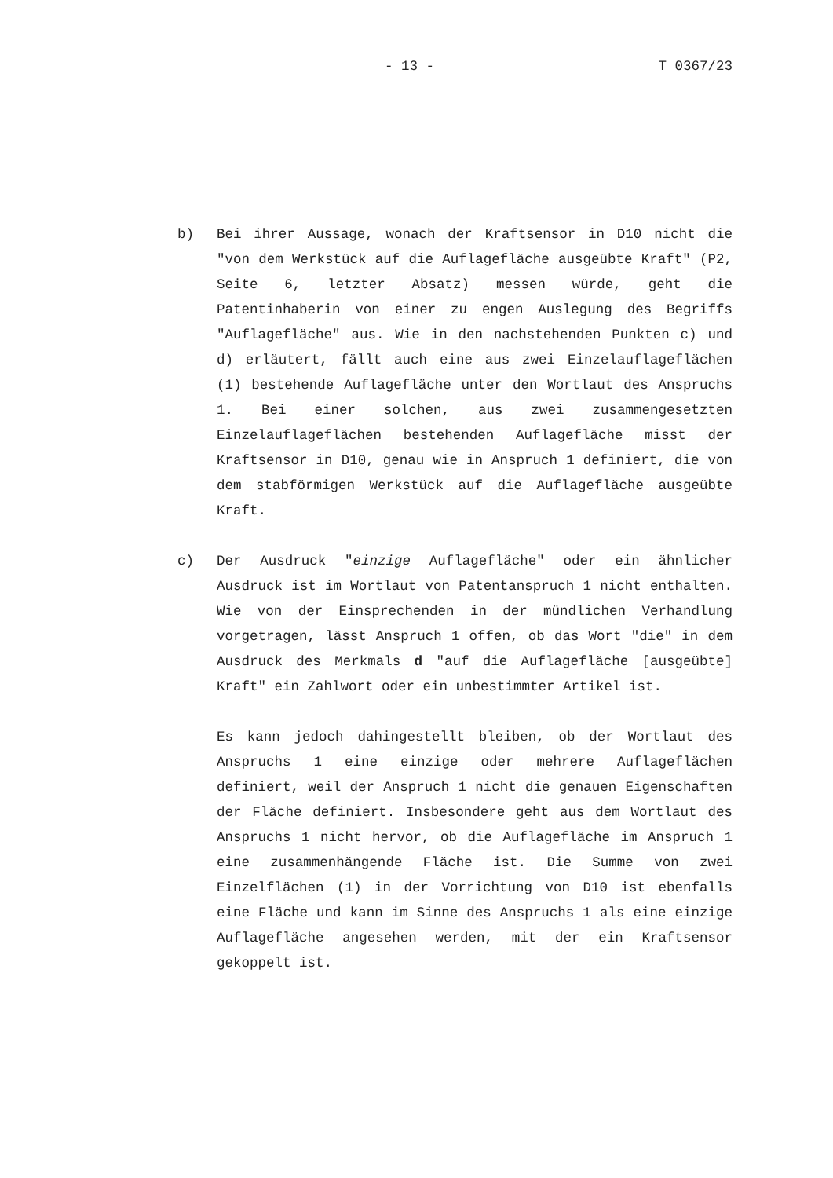- 13 - T 0367/23
b) Bei ihrer Aussage, wonach der Kraftsensor in D10 nicht die "von dem Werkstück auf die Auflagefläche ausgeübte Kraft" (P2, Seite 6, letzter Absatz) messen würde, geht die Patentinhaberin von einer zu engen Auslegung des Begriffs "Auflagefläche" aus. Wie in den nachstehenden Punkten c) und d) erläutert, fällt auch eine aus zwei Einzelauflageflächen (1) bestehende Auflagefläche unter den Wortlaut des Anspruchs 1. Bei einer solchen, aus zwei zusammengesetzten Einzelauflageflächen bestehenden Auflagefläche misst der Kraftsensor in D10, genau wie in Anspruch 1 definiert, die von dem stabförmigen Werkstück auf die Auflagefläche ausgeübte Kraft.
c) Der Ausdruck "einzige Auflagefläche" oder ein ähnlicher Ausdruck ist im Wortlaut von Patentanspruch 1 nicht enthalten. Wie von der Einsprechenden in der mündlichen Verhandlung vorgetragen, lässt Anspruch 1 offen, ob das Wort "die" in dem Ausdruck des Merkmals d "auf die Auflagefläche [ausgeübte] Kraft" ein Zahlwort oder ein unbestimmter Artikel ist.
Es kann jedoch dahingestellt bleiben, ob der Wortlaut des Anspruchs 1 eine einzige oder mehrere Auflageflächen definiert, weil der Anspruch 1 nicht die genauen Eigenschaften der Fläche definiert. Insbesondere geht aus dem Wortlaut des Anspruchs 1 nicht hervor, ob die Auflagefläche im Anspruch 1 eine zusammenhängende Fläche ist. Die Summe von zwei Einzelflächen (1) in der Vorrichtung von D10 ist ebenfalls eine Fläche und kann im Sinne des Anspruchs 1 als eine einzige Auflagefläche angesehen werden, mit der ein Kraftsensor gekoppelt ist.